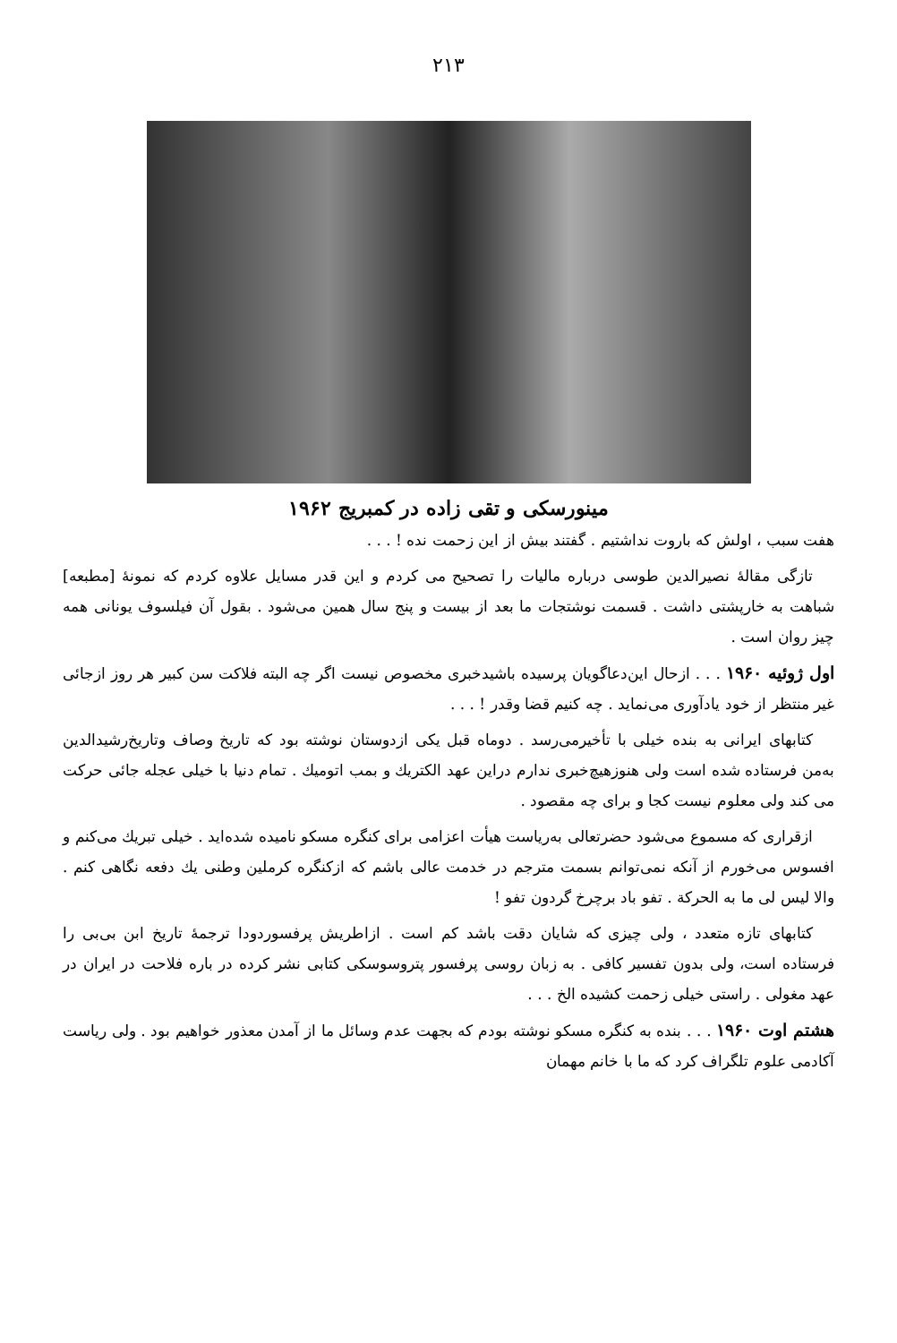۲۱۳
مینورسکی و تقی زاده در کمبریج ۱۹۶۲
هفت سبب ، اولش که باروت نداشتیم . گفتند بیش از این زحمت نده ! . . .
تازگی مقالهٔ نصیرالدین طوسی درباره مالیات را تصحیح می کردم و این قدر مسایل علاوه کردم که نمونهٔ [مطبعه] شباهت به خارپشتی داشت . قسمت نوشتجات ما بعد از بیست و پنج سال همین می‌شود . بقول آن فیلسوف یونانی همه چیز روان است .
اول ژوئیه ۱۹۶۰ . . . ازحال این‌دعاگویان پرسیده باشید‌خبری مخصوص نیست اگر چه البته فلاکت سن کبیر هر روز ازجائی غیر منتظر از خود یادآوری می‌نماید . چه کنیم قضا وقدر ! . . .
کتابهای ایرانی به بنده خیلی با تأخیرمی‌رسد . دوماه قبل یکی ازدوستان نوشته بود که تاریخ وصاف وتاریخ‌رشیدالدین به‌من فرستاده شده است ولی هنوزهیچ‌خبری ندارم دراین عهد الکتریك و بمب اتومیك . تمام دنیا با خیلی عجله جائی حرکت می کند ولی معلوم نیست کجا و برای چه مقصود .
ازقراری که مسموع می‌شود حضرتعالی به‌ریاست هیأت اعزامی برای کنگره مسکو نامیده شده‌اید . خیلی تبریك می‌کنم و افسوس می‌خورم از آنکه نمی‌توانم بسمت مترجم در خدمت عالی باشم که ازکنگره کرملین وطنی یك دفعه نگاهی کنم . والا لیس لی ما به الحرکة . تفو باد برچرخ گردون تفو !
کتابهای تازه متعدد ، ولی چیزی که شایان دقت باشد کم است . ازاطریش پرفسوردودا ترجمهٔ تاریخ ابن بی‌بی را فرستاده است، ولی بدون تفسیر کافی . به زبان روسی پرفسور پتروسوسکی کتابی نشر کرده در باره فلاحت در ایران در عهد مغولی . راستی خیلی زحمت کشیده الخ . . .
هشتم اوت ۱۹۶۰ . . . بنده به کنگره مسکو نوشته بودم که بجهت عدم وسائل ما از آمدن معذور خواهیم بود . ولی ریاست آکادمی علوم تلگراف کرد که ما با خانم مهمان